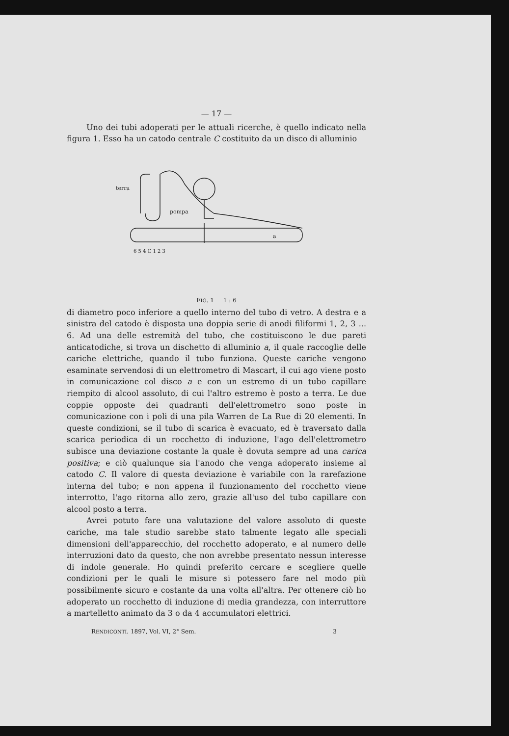— 17 —
Uno dei tubi adoperati per le attuali ricerche, è quello indicato nella figura 1. Esso ha un catodo centrale C costituito da un disco di alluminio
terra
pompa
a
6 5 4 C 1 2 3
FIG. 1 1 : 6
di diametro poco inferiore a quello interno del tubo di vetro. A destra e a sinistra del catodo è disposta una doppia serie di anodi filiformi 1, 2, 3 ... 6. Ad una delle estremità del tubo, che costituiscono le due pareti anticatodiche, si trova un dischetto di alluminio a, il quale raccoglie delle cariche elettriche, quando il tubo funziona. Queste cariche vengono esaminate servendosi di un elettrometro di Mascart, il cui ago viene posto in comunicazione col disco a e con un estremo di un tubo capillare riempito di alcool assoluto, di cui l'altro estremo è posto a terra. Le due coppie opposte dei quadranti dell'elettrometro sono poste in comunicazione con i poli di una pila Warren de La Rue di 20 elementi. In queste condizioni, se il tubo di scarica è evacuato, ed è traversato dalla scarica periodica di un rocchetto di induzione, l'ago dell'elettrometro subisce una deviazione costante la quale è dovuta sempre ad una carica positiva; e ciò qualunque sia l'anodo che venga adoperato insieme al catodo C. Il valore di questa deviazione è variabile con la rarefazione interna del tubo; e non appena il funzionamento del rocchetto viene interrotto, l'ago ritorna allo zero, grazie all'uso del tubo capillare con alcool posto a terra.
Avrei potuto fare una valutazione del valore assoluto di queste cariche, ma tale studio sarebbe stato talmente legato alle speciali dimensioni dell'apparecchio, del rocchetto adoperato, e al numero delle interruzioni dato da questo, che non avrebbe presentato nessun interesse di indole generale. Ho quindi preferito cercare e scegliere quelle condizioni per le quali le misure si potessero fare nel modo più possibilmente sicuro e costante da una volta all'altra. Per ottenere ciò ho adoperato un rocchetto di induzione di media grandezza, con interruttore a martelletto animato da 3 o da 4 accumulatori elettrici.
RENDICONTI. 1897, Vol. VI, 2° Sem. 3